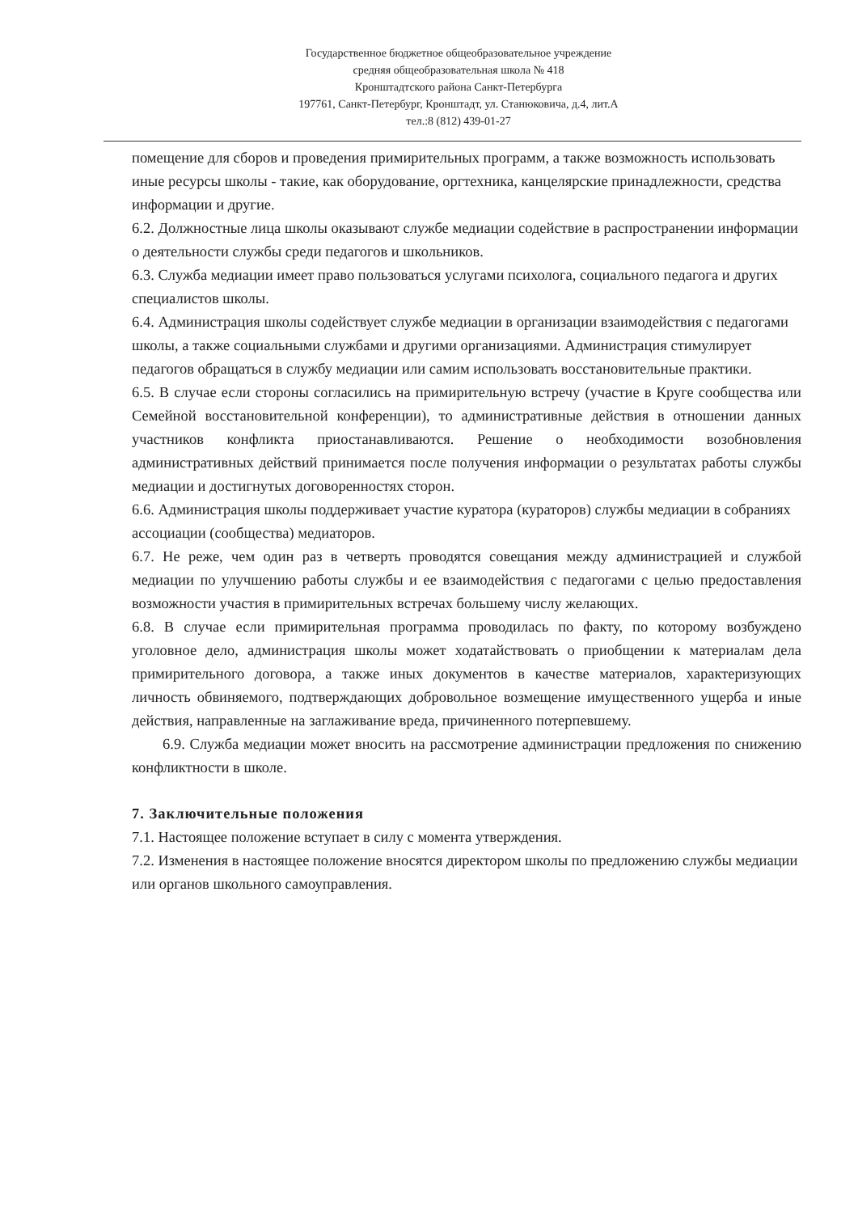Государственное бюджетное общеобразовательное учреждение
средняя общеобразовательная школа № 418
Кронштадтского района Санкт-Петербурга
197761, Санкт-Петербург, Кронштадт, ул. Станюковича, д.4, лит.А
тел.:8 (812) 439-01-27
помещение для сборов и проведения примирительных программ, а также возможность использовать иные ресурсы школы - такие, как оборудование, оргтехника, канцелярские принадлежности, средства информации и другие.
6.2. Должностные лица школы оказывают службе медиации содействие в распространении информации о деятельности службы среди педагогов и школьников.
6.3. Служба медиации имеет право пользоваться услугами психолога, социального педагога и других специалистов школы.
6.4. Администрация школы содействует службе медиации в организации взаимодействия с педагогами школы, а также социальными службами и другими организациями. Администрация стимулирует педагогов обращаться в службу медиации или самим использовать восстановительные практики.
6.5. В случае если стороны согласились на примирительную встречу (участие в Круге сообщества или Семейной восстановительной конференции), то административные действия в отношении данных участников конфликта приостанавливаются. Решение о необходимости возобновления административных действий принимается после получения информации о результатах работы службы медиации и достигнутых договоренностях сторон.
6.6. Администрация школы поддерживает участие куратора (кураторов) службы медиации в собраниях ассоциации (сообщества) медиаторов.
6.7. Не реже, чем один раз в четверть проводятся совещания между администрацией и службой медиации по улучшению работы службы и ее взаимодействия с педагогами с целью предоставления возможности участия в примирительных встречах большему числу желающих.
6.8. В случае если примирительная программа проводилась по факту, по которому возбуждено уголовное дело, администрация школы может ходатайствовать о приобщении к материалам дела примирительного договора, а также иных документов в качестве материалов, характеризующих личность обвиняемого, подтверждающих добровольное возмещение имущественного ущерба и иные действия, направленные на заглаживание вреда, причиненного потерпевшему.
6.9. Служба медиации может вносить на рассмотрение администрации предложения по снижению конфликтности в школе.
7. Заключительные положения
7.1. Настоящее положение вступает в силу с момента утверждения.
7.2. Изменения в настоящее положение вносятся директором школы по предложению службы медиации или органов школьного самоуправления.